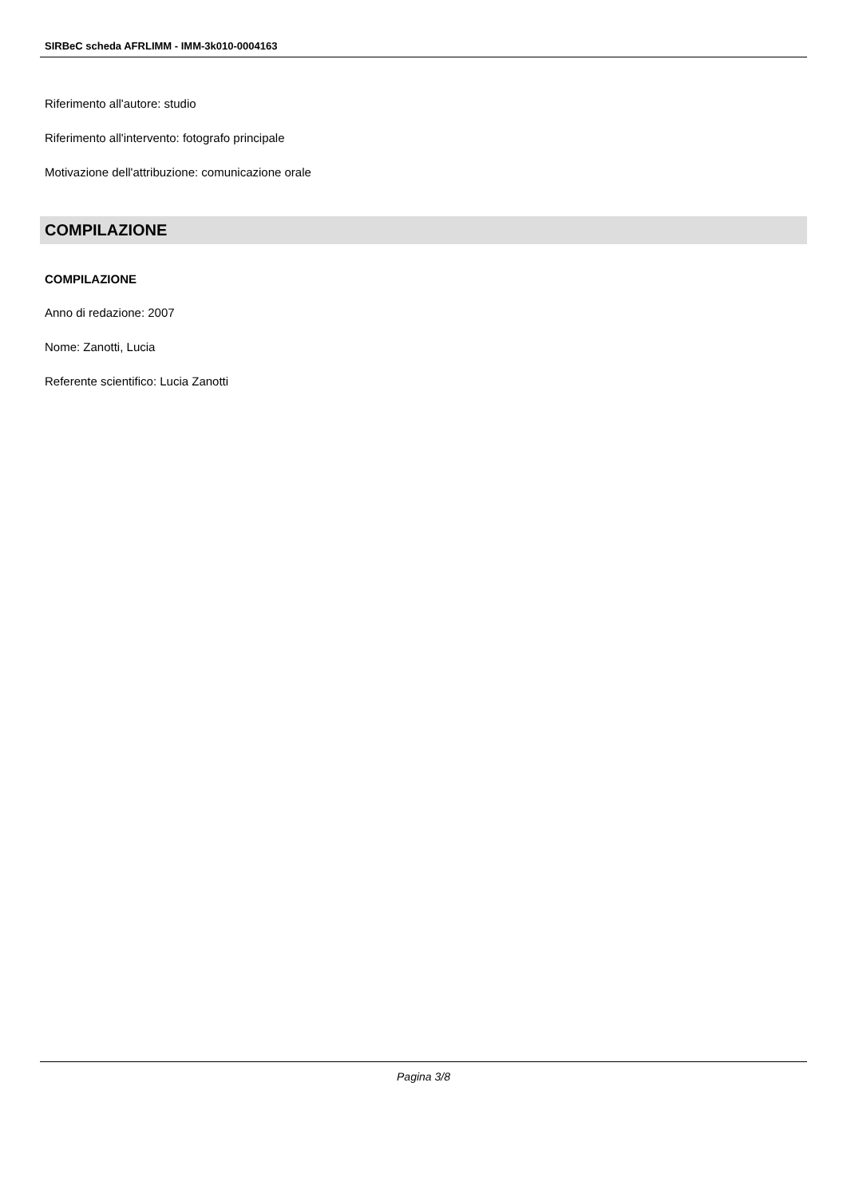SIRBeC scheda AFRLIMM - IMM-3k010-0004163
Riferimento all'autore: studio
Riferimento all'intervento: fotografo principale
Motivazione dell'attribuzione: comunicazione orale
COMPILAZIONE
COMPILAZIONE
Anno di redazione: 2007
Nome: Zanotti, Lucia
Referente scientifico: Lucia Zanotti
Pagina 3/8